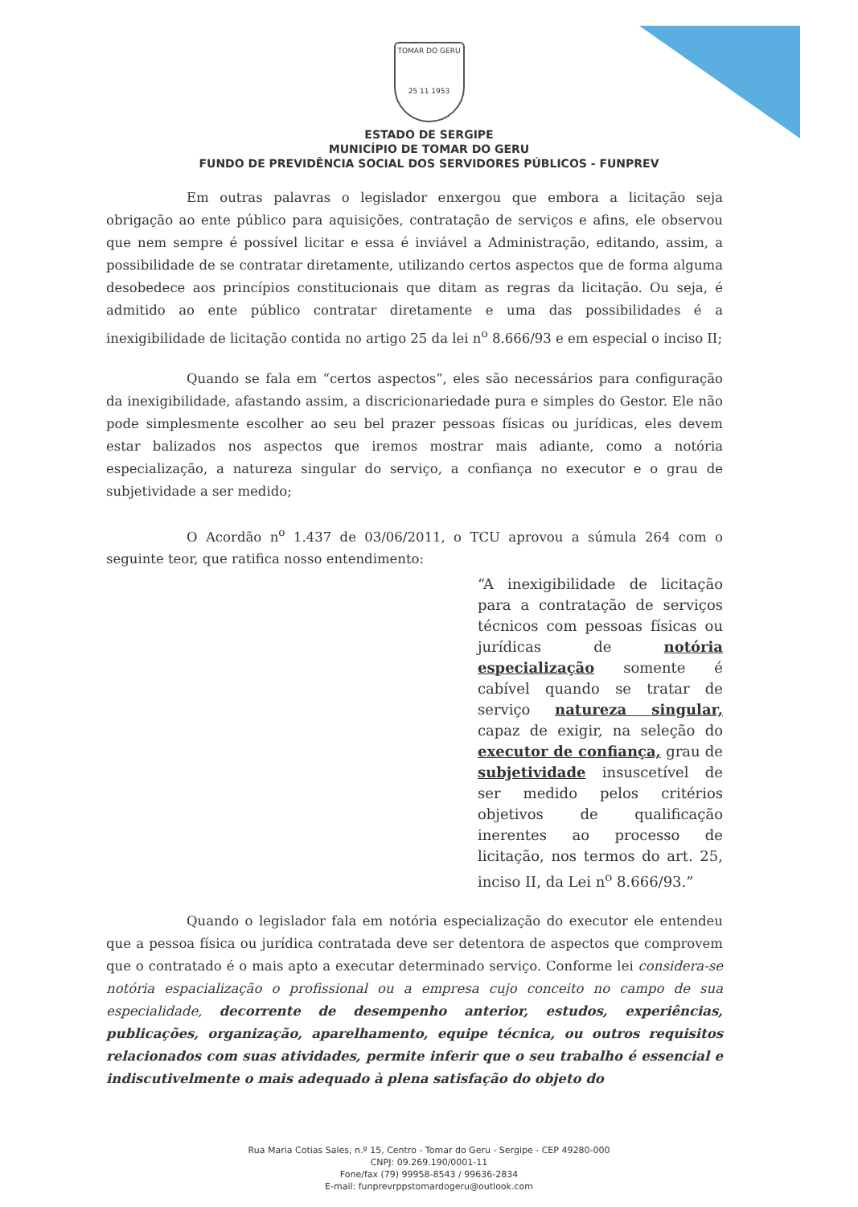TOMAR DO GERU
25 11 1953
ESTADO DE SERGIPE
MUNICÍPIO DE TOMAR DO GERU
FUNDO DE PREVIDÊNCIA SOCIAL DOS SERVIDORES PÚBLICOS - FUNPREV
Em outras palavras o legislador enxergou que embora a licitação seja obrigação ao ente público para aquisições, contratação de serviços e afins, ele observou que nem sempre é possível licitar e essa é inviável a Administração, editando, assim, a possibilidade de se contratar diretamente, utilizando certos aspectos que de forma alguma desobedece aos princípios constitucionais que ditam as regras da licitação. Ou seja, é admitido ao ente público contratar diretamente e uma das possibilidades é a inexigibilidade de licitação contida no artigo 25 da lei n<sup>o</sup> 8.666/93 e em especial o inciso II;
Quando se fala em “certos aspectos”, eles são necessários para configuração da inexigibilidade, afastando assim, a discricionariedade pura e simples do Gestor. Ele não pode simplesmente escolher ao seu bel prazer pessoas físicas ou jurídicas, eles devem estar balizados nos aspectos que iremos mostrar mais adiante, como a notória especialização, a natureza singular do serviço, a confiança no executor e o grau de subjetividade a ser medido;
O Acordão n<sup>o</sup> 1.437 de 03/06/2011, o TCU aprovou a súmula 264 com o seguinte teor, que ratifica nosso entendimento:
“A inexigibilidade de licitação para a contratação de serviços técnicos com pessoas físicas ou jurídicas de notória especialização somente é cabível quando se tratar de serviço natureza singular, capaz de exigir, na seleção do executor de confiança, grau de subjetividade insuscetível de ser medido pelos critérios objetivos de qualificação inerentes ao processo de licitação, nos termos do art. 25, inciso II, da Lei n<sup>o</sup> 8.666/93.”
Quando o legislador fala em notória especialização do executor ele entendeu que a pessoa física ou jurídica contratada deve ser detentora de aspectos que comprovem que o contratado é o mais apto a executar determinado serviço. Conforme lei considera-se notória espacialização o profissional ou a empresa cujo conceito no campo de sua especialidade, decorrente de desempenho anterior, estudos, experiências, publicações, organização, aparelhamento, equipe técnica, ou outros requisitos relacionados com suas atividades, permite inferir que o seu trabalho é essencial e indiscutivelmente o mais adequado à plena satisfação do objeto do
Rua Maria Cotias Sales, n.º 15, Centro - Tomar do Geru - Sergipe - CEP 49280-000
CNPJ: 09.269.190/0001-11
Fone/fax (79) 99958-8543 / 99636-2834
E-mail: funprevrppstomardogeru@outlook.com